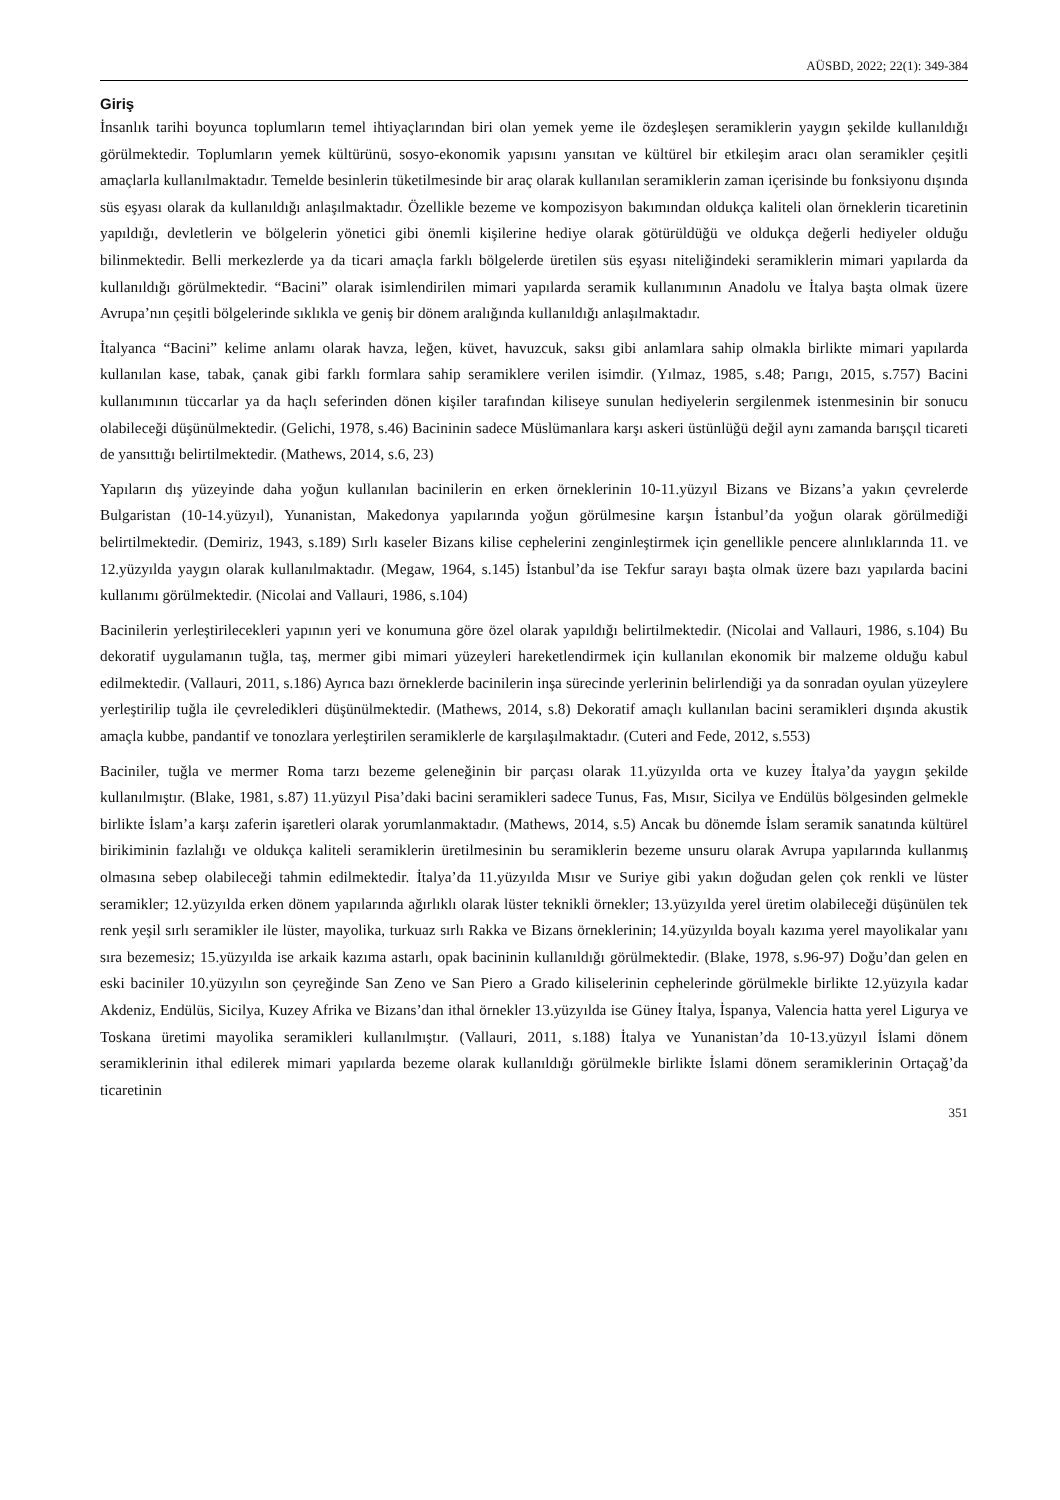AÜSBD, 2022; 22(1): 349-384
Giriş
İnsanlık tarihi boyunca toplumların temel ihtiyaçlarından biri olan yemek yeme ile özdeşleşen seramiklerin yaygın şekilde kullanıldığı görülmektedir. Toplumların yemek kültürünü, sosyo-ekonomik yapısını yansıtan ve kültürel bir etkileşim aracı olan seramikler çeşitli amaçlarla kullanılmaktadır. Temelde besinlerin tüketilmesinde bir araç olarak kullanılan seramiklerin zaman içerisinde bu fonksiyonu dışında süs eşyası olarak da kullanıldığı anlaşılmaktadır. Özellikle bezeme ve kompozisyon bakımından oldukça kaliteli olan örneklerin ticaretinin yapıldığı, devletlerin ve bölgelerin yönetici gibi önemli kişilerine hediye olarak götürüldüğü ve oldukça değerli hediyeler olduğu bilinmektedir. Belli merkezlerde ya da ticari amaçla farklı bölgelerde üretilen süs eşyası niteliğindeki seramiklerin mimari yapılarda da kullanıldığı görülmektedir. “Bacini” olarak isimlendirilen mimari yapılarda seramik kullanımının Anadolu ve İtalya başta olmak üzere Avrupa’nın çeşitli bölgelerinde sıklıkla ve geniş bir dönem aralığında kullanıldığı anlaşılmaktadır.
İtalyanca “Bacini” kelime anlamı olarak havza, leğen, küvet, havuzcuk, saksı gibi anlamlara sahip olmakla birlikte mimari yapılarda kullanılan kase, tabak, çanak gibi farklı formlara sahip seramiklere verilen isimdir. (Yılmaz, 1985, s.48; Parıgı, 2015, s.757) Bacini kullanımının tüccarlar ya da haçlı seferinden dönen kişiler tarafından kiliseye sunulan hediyelerin sergilenmek istenmesinin bir sonucu olabileceği düşünülmektedir. (Gelichi, 1978, s.46) Bacininin sadece Müslümanlara karşı askeri üstünlüğü değil aynı zamanda barışçıl ticareti de yansıttığı belirtilmektedir. (Mathews, 2014, s.6, 23)
Yapıların dış yüzeyinde daha yoğun kullanılan bacinilerin en erken örneklerinin 10-11.yüzyıl Bizans ve Bizans’a yakın çevrelerde Bulgaristan (10-14.yüzyıl), Yunanistan, Makedonya yapılarında yoğun görülmesine karşın İstanbul’da yoğun olarak görülmediği belirtilmektedir. (Demiriz, 1943, s.189) Sırlı kaseler Bizans kilise cephelerini zenginleştirmek için genellikle pencere alınlıklarında 11. ve 12.yüzyılda yaygın olarak kullanılmaktadır. (Megaw, 1964, s.145) İstanbul’da ise Tekfur sarayı başta olmak üzere bazı yapılarda bacini kullanımı görülmektedir. (Nicolai and Vallauri, 1986, s.104)
Bacinilerin yerleştirilecekleri yapının yeri ve konumuna göre özel olarak yapıldığı belirtilmektedir. (Nicolai and Vallauri, 1986, s.104) Bu dekoratif uygulamanın tuğla, taş, mermer gibi mimari yüzeyleri hareketlendirmek için kullanılan ekonomik bir malzeme olduğu kabul edilmektedir. (Vallauri, 2011, s.186) Ayrıca bazı örneklerde bacinilerin inşa sürecinde yerlerinin belirlendiği ya da sonradan oyulan yüzeylere yerleştirilip tuğla ile çevreledikleri düşünülmektedir. (Mathews, 2014, s.8) Dekoratif amaçlı kullanılan bacini seramikleri dışında akustik amaçla kubbe, pandantif ve tonozlara yerleştirilen seramiklerle de karşılaşılmaktadır. (Cuteri and Fede, 2012, s.553)
Baciniler, tuğla ve mermer Roma tarzı bezeme geleneğinin bir parçası olarak 11.yüzyılda orta ve kuzey İtalya’da yaygın şekilde kullanılmıştır. (Blake, 1981, s.87) 11.yüzyıl Pisa’daki bacini seramikleri sadece Tunus, Fas, Mısır, Sicilya ve Endülüs bölgesinden gelmekle birlikte İslam’a karşı zaferin işaretleri olarak yorumlanmaktadır. (Mathews, 2014, s.5) Ancak bu dönemde İslam seramik sanatında kültürel birikiminin fazlalığı ve oldukça kaliteli seramiklerin üretilmesinin bu seramiklerin bezeme unsuru olarak Avrupa yapılarında kullanmış olmasına sebep olabileceği tahmin edilmektedir. İtalya’da 11.yüzyılda Mısır ve Suriye gibi yakın doğudan gelen çok renkli ve lüster seramikler; 12.yüzyılda erken dönem yapılarında ağırlıklı olarak lüster teknikli örnekler; 13.yüzyılda yerel üretim olabileceği düşünülen tek renk yeşil sırlı seramikler ile lüster, mayolika, turkuaz sırlı Rakka ve Bizans örneklerinin; 14.yüzyılda boyalı kazıma yerel mayolikalar yanı sıra bezemesiz; 15.yüzyılda ise arkaik kazıma astarlı, opak bacininin kullanıldığı görülmektedir. (Blake, 1978, s.96-97) Doğu’dan gelen en eski baciniler 10.yüzyılın son çeyreğinde San Zeno ve San Piero a Grado kiliselerinin cephelerinde görülmekle birlikte 12.yüzyıla kadar Akdeniz, Endülüs, Sicilya, Kuzey Afrika ve Bizans’dan ithal örnekler 13.yüzyılda ise Güney İtalya, İspanya, Valencia hatta yerel Ligurya ve Toskana üretimi mayolika seramikleri kullanılmıştır. (Vallauri, 2011, s.188) İtalya ve Yunanistan’da 10-13.yüzyıl İslami dönem seramiklerinin ithal edilerek mimari yapılarda bezeme olarak kullanıldığı görülmekle birlikte İslami dönem seramiklerinin Ortaçağ’da ticaretinin
351